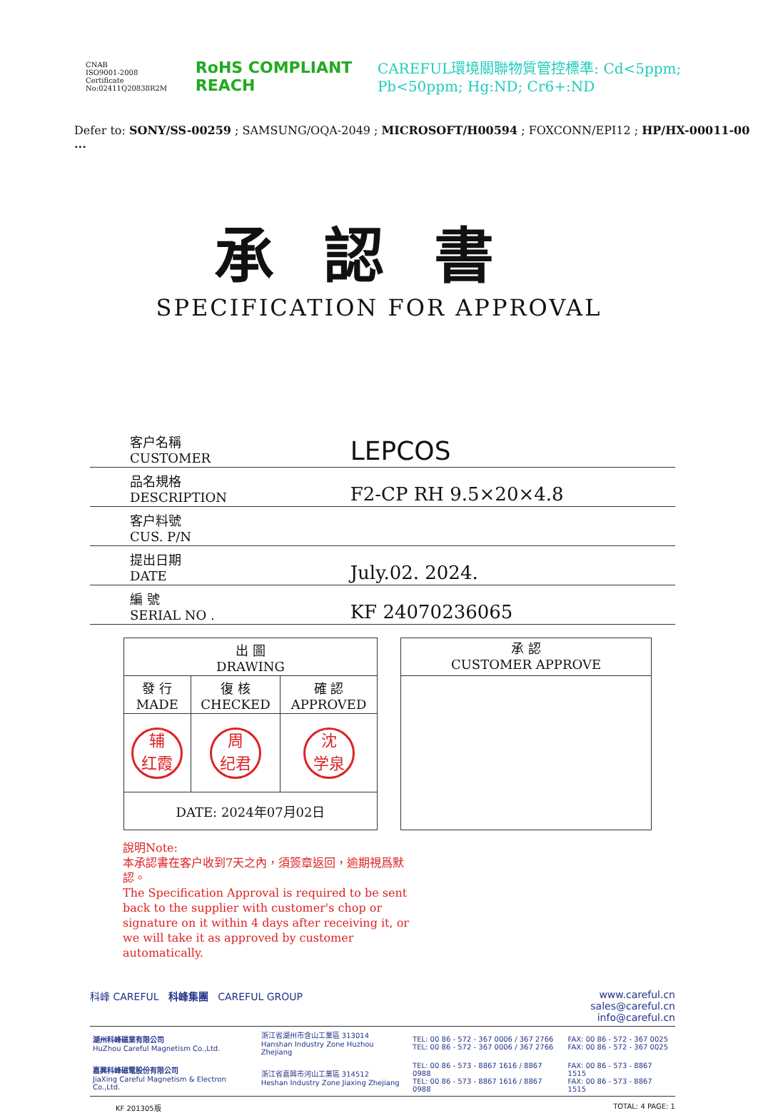CNAB
ISO9001-2008
Certificate No:02411Q20838R2M
RoHS COMPLIANT REACH
CAREFUL環境關聯物質管控標準: Cd<5ppm; Pb<50ppm; Hg:ND; Cr6+:ND
Defer to: SONY/SS-00259 ; SAMSUNG/OQA-2049 ; MICROSOFT/H00594 ; FOXCONN/EPI12 ; HP/HX-00011-00 ...
承認書
SPECIFICATION FOR APPROVAL
| 客户名稱 CUSTOMER | LEPCOS |
| 品名規格 DESCRIPTION | F2-CP RH 9.5×20×4.8 |
| 客户料號 CUS. P/N | |
| 提出日期 DATE | July.02. 2024. |
| 編 號 SERIAL NO . | KF 24070236065 |
| 出 圖 DRAWING | | |
| 發 行 MADE | 復 核 CHECKED | 確 認 APPROVED |
| 辅 红霞 | 周 纪君 | 沈 学泉 |
| DATE: 2024年07月02日 | | |
承 認
CUSTOMER APPROVE
說明Note:
本承認書在客户收到7天之內，須簽章返回，逾期視爲默認。
The Specification Approval is required to be sent back to the supplier with customer's chop or signature on it within 4 days after receiving it, or we will take it as approved by customer automatically.
科峰 CAREFUL 科峰集團 CAREFUL GROUP www.careful.cn
sales@careful.cn
info@careful.cn
| 湖州科峰磁業有限公司 HuZhou Careful Magnetism Co.,Ltd. | 浙江省湖州市含山工業區 313014 Hanshan Industry Zone Huzhou Zhejiang | TEL: 00 86 - 572 - 367 0006 / 367 2766 TEL: 00 86 - 572 - 367 0006 / 367 2766 | FAX: 00 86 - 572 - 367 0025 FAX: 00 86 - 572 - 367 0025 |
| 嘉興科峰磁電股份有限公司 JiaXing Careful Magnetism & Electron Co.,Ltd. | 浙江省嘉興市河山工業區 314512 Heshan Industry Zone Jiaxing Zhejiang | TEL: 00 86 - 573 - 8867 1616 / 8867 0988 TEL: 00 86 - 573 - 8867 1616 / 8867 0988 | FAX: 00 86 - 573 - 8867 1515 FAX: 00 86 - 573 - 8867 1515 |
KF 201305版 TOTAL: 4 PAGE: 1